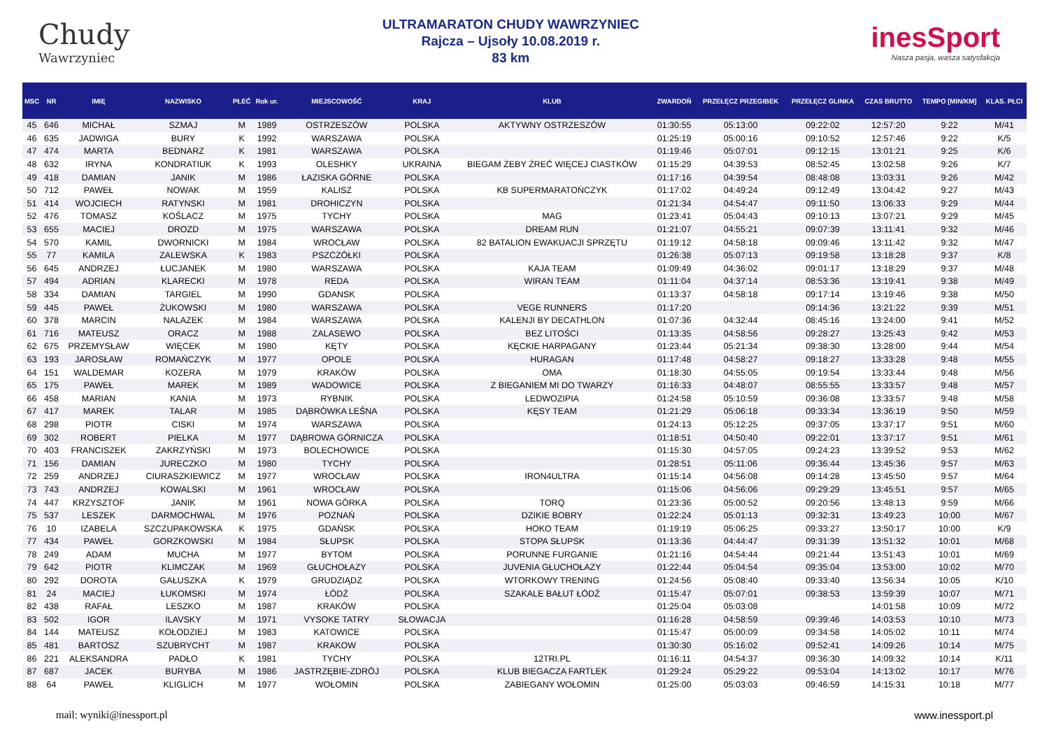Chudy
Wawrzyniec
ULTRAMARATON CHUDY WAWRZYNIEC
Rajcza – Ujsoły 10.08.2019 r.
83 km
inesSport
Nasza pasja, wasza satysfakcja
| MSC | NR | IMIĘ | NAZWISKO | PŁEĆ | Rok ur. | MIEJSCOWOŚĆ | KRAJ | KLUB | ZWARDOŃ | PRZEŁĘCZ PRZEGIBEK | PRZEŁĘCZ GLINKA | CZAS BRUTTO | TEMPO [MIN/KM] | KLAS. PŁCI |
| --- | --- | --- | --- | --- | --- | --- | --- | --- | --- | --- | --- | --- | --- | --- |
| 45 | 646 | MICHAŁ | SZMAJ | M | 1989 | OSTRZESZÓW | POLSKA | AKTYWNY OSTRZESZÓW | 01:30:55 | 05:13:00 | 09:22:02 | 12:57:20 | 9:22 | M/41 |
| 46 | 635 | JADWIGA | BURY | K | 1992 | WARSZAWA | POLSKA | | 01:25:19 | 05:00:16 | 09:10:52 | 12:57:46 | 9:22 | K/5 |
| 47 | 474 | MARTA | BEDNARZ | K | 1981 | WARSZAWA | POLSKA | | 01:19:46 | 05:07:01 | 09:12:15 | 13:01:21 | 9:25 | K/6 |
| 48 | 632 | IRYNA | KONDRATIUK | K | 1993 | OLESHKY | UKRAINA | BIEGAM ŻEBY ŻREĆ WIĘCEJ CIASTKÓW | 01:15:29 | 04:39:53 | 08:52:45 | 13:02:58 | 9:26 | K/7 |
| 49 | 418 | DAMIAN | JANIK | M | 1986 | ŁAZISKA GÓRNE | POLSKA | | 01:17:16 | 04:39:54 | 08:48:08 | 13:03:31 | 9:26 | M/42 |
| 50 | 712 | PAWEŁ | NOWAK | M | 1959 | KALISZ | POLSKA | KB SUPERMARATOŃCZYK | 01:17:02 | 04:49:24 | 09:12:49 | 13:04:42 | 9:27 | M/43 |
| 51 | 414 | WOJCIECH | RATYNSKI | M | 1981 | DROHICZYN | POLSKA | | 01:21:34 | 04:54:47 | 09:11:50 | 13:06:33 | 9:29 | M/44 |
| 52 | 476 | TOMASZ | KOŚLACZ | M | 1975 | TYCHY | POLSKA | MAG | 01:23:41 | 05:04:43 | 09:10:13 | 13:07:21 | 9:29 | M/45 |
| 53 | 655 | MACIEJ | DROZD | M | 1975 | WARSZAWA | POLSKA | DREAM RUN | 01:21:07 | 04:55:21 | 09:07:39 | 13:11:41 | 9:32 | M/46 |
| 54 | 570 | KAMIL | DWORNICKI | M | 1984 | WROCŁAW | POLSKA | 82 BATALION EWAKUACJI SPRZĘTU | 01:19:12 | 04:58:18 | 09:09:46 | 13:11:42 | 9:32 | M/47 |
| 55 | 77 | KAMILA | ZALEWSKA | K | 1983 | PSZCZÓŁKI | POLSKA | | 01:26:38 | 05:07:13 | 09:19:58 | 13:18:28 | 9:37 | K/8 |
| 56 | 645 | ANDRZEJ | ŁUCJANEK | M | 1980 | WARSZAWA | POLSKA | KAJA TEAM | 01:09:49 | 04:36:02 | 09:01:17 | 13:18:29 | 9:37 | M/48 |
| 57 | 494 | ADRIAN | KLARECKI | M | 1978 | REDA | POLSKA | WIRAN TEAM | 01:11:04 | 04:37:14 | 08:53:36 | 13:19:41 | 9:38 | M/49 |
| 58 | 334 | DAMIAN | TARGIEL | M | 1990 | GDANSK | POLSKA | | 01:13:37 | 04:58:18 | 09:17:14 | 13:19:46 | 9:38 | M/50 |
| 59 | 445 | PAWEŁ | ŻUKOWSKI | M | 1980 | WARSZAWA | POLSKA | VEGE RUNNERS | 01:17:20 | | 09:14:36 | 13:21:22 | 9:39 | M/51 |
| 60 | 378 | MARCIN | NALAZEK | M | 1984 | WARSZAWA | POLSKA | KALENJI BY DECATHLON | 01:07:36 | 04:32:44 | 08:45:16 | 13:24:00 | 9:41 | M/52 |
| 61 | 716 | MATEUSZ | ORACZ | M | 1988 | ZALASEWO | POLSKA | BEZ LITOŚCI | 01:13:35 | 04:58:56 | 09:28:27 | 13:25:43 | 9:42 | M/53 |
| 62 | 675 | PRZEMYSŁAW | WIĘCEK | M | 1980 | KĘTY | POLSKA | KĘCKIE HARPAGANY | 01:23:44 | 05:21:34 | 09:38:30 | 13:28:00 | 9:44 | M/54 |
| 63 | 193 | JAROSŁAW | ROMAŃCZYK | M | 1977 | OPOLE | POLSKA | HURAGAN | 01:17:48 | 04:58:27 | 09:18:27 | 13:33:28 | 9:48 | M/55 |
| 64 | 151 | WALDEMAR | KOZERA | M | 1979 | KRAKÓW | POLSKA | OMA | 01:18:30 | 04:55:05 | 09:19:54 | 13:33:44 | 9:48 | M/56 |
| 65 | 175 | PAWEŁ | MAREK | M | 1989 | WADOWICE | POLSKA | Z BIEGANIEM MI DO TWARZY | 01:16:33 | 04:48:07 | 08:55:55 | 13:33:57 | 9:48 | M/57 |
| 66 | 458 | MARIAN | KANIA | M | 1973 | RYBNIK | POLSKA | LEDWOZIPIA | 01:24:58 | 05:10:59 | 09:36:08 | 13:33:57 | 9:48 | M/58 |
| 67 | 417 | MAREK | TALAR | M | 1985 | DĄBRÓWKA LEŚNA | POLSKA | KĘSY TEAM | 01:21:29 | 05:06:18 | 09:33:34 | 13:36:19 | 9:50 | M/59 |
| 68 | 298 | PIOTR | CISKI | M | 1974 | WARSZAWA | POLSKA | | 01:24:13 | 05:12:25 | 09:37:05 | 13:37:17 | 9:51 | M/60 |
| 69 | 302 | ROBERT | PIELKA | M | 1977 | DĄBROWA GÓRNICZA | POLSKA | | 01:18:51 | 04:50:40 | 09:22:01 | 13:37:17 | 9:51 | M/61 |
| 70 | 403 | FRANCISZEK | ZAKRZYŃSKI | M | 1973 | BOLECHOWICE | POLSKA | | 01:15:30 | 04:57:05 | 09:24:23 | 13:39:52 | 9:53 | M/62 |
| 71 | 156 | DAMIAN | JURECZKO | M | 1980 | TYCHY | POLSKA | | 01:28:51 | 05:11:06 | 09:36:44 | 13:45:36 | 9:57 | M/63 |
| 72 | 259 | ANDRZEJ | CIURASZKIEWICZ | M | 1977 | WROCŁAW | POLSKA | IRON4ULTRA | 01:15:14 | 04:56:08 | 09:14:28 | 13:45:50 | 9:57 | M/64 |
| 73 | 743 | ANDRZEJ | KOWALSKI | M | 1961 | WROCŁAW | POLSKA | | 01:15:06 | 04:56:06 | 09:29:29 | 13:45:51 | 9:57 | M/65 |
| 74 | 447 | KRZYSZTOF | JANIK | M | 1961 | NOWA GÓRKA | POLSKA | TORQ | 01:23:36 | 05:00:52 | 09:20:56 | 13:48:13 | 9:59 | M/66 |
| 75 | 537 | LESZEK | DARMOCHWAL | M | 1976 | POZNAŃ | POLSKA | DZIKIE BOBRY | 01:22:24 | 05:01:13 | 09:32:31 | 13:49:23 | 10:00 | M/67 |
| 76 | 10 | IZABELA | SZCZUPAKOWSKA | K | 1975 | GDAŃSK | POLSKA | HOKO TEAM | 01:19:19 | 05:06:25 | 09:33:27 | 13:50:17 | 10:00 | K/9 |
| 77 | 434 | PAWEŁ | GORZKOWSKI | M | 1984 | SŁUPSK | POLSKA | STOPA SŁUPSK | 01:13:36 | 04:44:47 | 09:31:39 | 13:51:32 | 10:01 | M/68 |
| 78 | 249 | ADAM | MUCHA | M | 1977 | BYTOM | POLSKA | PORUNNE FURGANIE | 01:21:16 | 04:54:44 | 09:21:44 | 13:51:43 | 10:01 | M/69 |
| 79 | 642 | PIOTR | KLIMCZAK | M | 1969 | GŁUCHOŁAZY | POLSKA | JUVENIA GŁUCHOŁAZY | 01:22:44 | 05:04:54 | 09:35:04 | 13:53:00 | 10:02 | M/70 |
| 80 | 292 | DOROTA | GAŁUSZKA | K | 1979 | GRUDZIĄDZ | POLSKA | WTORKOWY TRENING | 01:24:56 | 05:08:40 | 09:33:40 | 13:56:34 | 10:05 | K/10 |
| 81 | 24 | MACIEJ | ŁUKOMSKI | M | 1974 | ŁÓDŹ | POLSKA | SZAKALE BAŁUT ŁÓDŹ | 01:15:47 | 05:07:01 | 09:38:53 | 13:59:39 | 10:07 | M/71 |
| 82 | 438 | RAFAŁ | LESZKO | M | 1987 | KRAKÓW | POLSKA | | 01:25:04 | 05:03:08 | | 14:01:58 | 10:09 | M/72 |
| 83 | 502 | IGOR | ILAVSKY | M | 1971 | VYSOKE TATRY | SŁOWACJA | | 01:16:28 | 04:58:59 | 09:39:46 | 14:03:53 | 10:10 | M/73 |
| 84 | 144 | MATEUSZ | KOŁODZIEJ | M | 1983 | KATOWICE | POLSKA | | 01:15:47 | 05:00:09 | 09:34:58 | 14:05:02 | 10:11 | M/74 |
| 85 | 481 | BARTOSZ | SZUBRYCHT | M | 1987 | KRAKOW | POLSKA | | 01:30:30 | 05:16:02 | 09:52:41 | 14:09:26 | 10:14 | M/75 |
| 86 | 221 | ALEKSANDRA | PADŁO | K | 1981 | TYCHY | POLSKA | 12TRI.PL | 01:16:11 | 04:54:37 | 09:36:30 | 14:09:32 | 10:14 | K/11 |
| 87 | 687 | JACEK | BURYBA | M | 1986 | JASTRZĘBIE-ZDRÓJ | POLSKA | KLUB BIEGACZA FARTLEK | 01:29:24 | 05:29:22 | 09:53:04 | 14:13:02 | 10:17 | M/76 |
| 88 | 64 | PAWEŁ | KLIGLICH | M | 1977 | WOŁOMIN | POLSKA | ZABIEGANY WOŁOMIN | 01:25:00 | 05:03:03 | 09:46:59 | 14:15:31 | 10:18 | M/77 |
mail: wyniki@inessport.pl www.inessport.pl